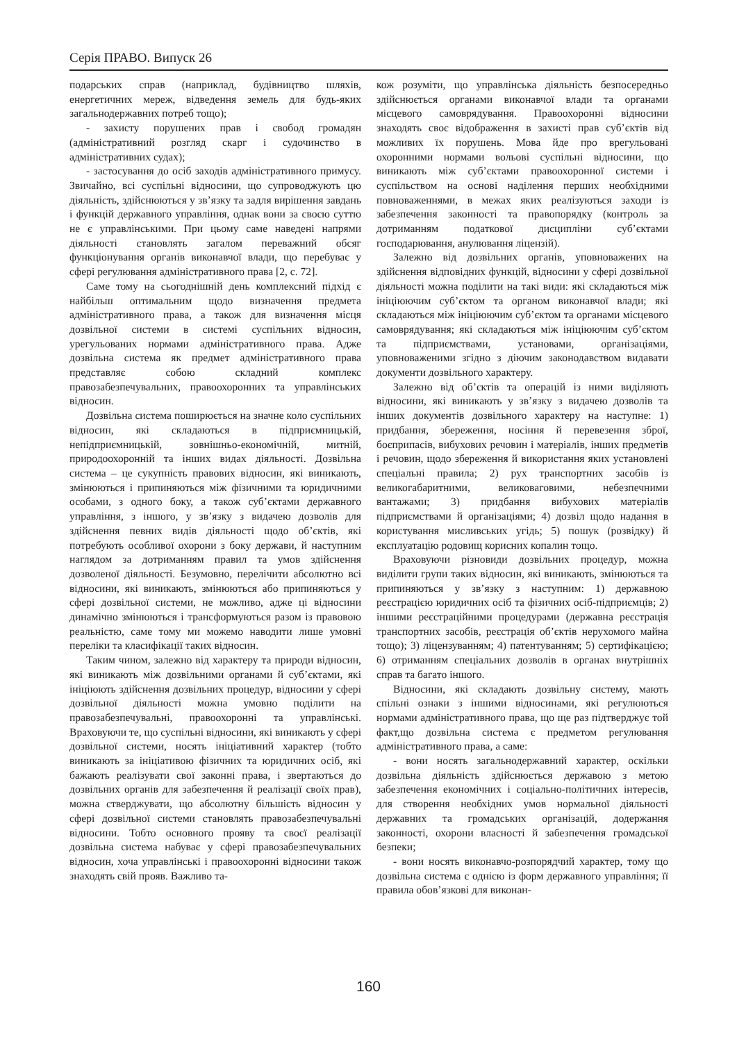Серія ПРАВО. Випуск 26
подарських справ (наприклад, будівництво шляхів, енергетичних мереж, відведення земель для будь-яких загальнодержавних потреб тощо);
- захисту порушених прав і свобод громадян (адміністративний розгляд скарг і судочинство в адміністративних судах);
- застосування до осіб заходів адміністративного примусу. Звичайно, всі суспільні відносини, що супроводжують цю діяльність, здійснюються у зв’язку та задля вирішення завдань і функцій державного управління, однак вони за своєю суттю не є управлінськими. При цьому саме наведені напрями діяльності становлять загалом переважний обсяг функціонування органів виконавчої влади, що перебуває у сфері регулювання адміністративного права [2, с. 72].
Саме тому на сьогоднішній день комплексний підхід є найбільш оптимальним щодо визначення предмета адміністративного права, а також для визначення місця дозвільної системи в системі суспільних відносин, урегульованих нормами адміністративного права. Адже дозвільна система як предмет адміністративного права представляє собою складний комплекс правозабезпечувальних, правоохоронних та управлінських відносин.
Дозвільна система поширюється на значне коло суспільних відносин, які складаються в підприємницькій, непідприємницькій, зовнішньо-економічній, митній, природоохоронній та інших видах діяльності. Дозвільна система – це сукупність правових відносин, які виникають, змінюються і припиняються між фізичними та юридичними особами, з одного боку, а також суб’єктами державного управління, з іншого, у зв’язку з видачею дозволів для здійснення певних видів діяльності щодо об’єктів, які потребують особливої охорони з боку держави, й наступним наглядом за дотриманням правил та умов здійснення дозволеної діяльності. Безумовно, перелічити абсолютно всі відносини, які виникають, змінюються або припиняються у сфері дозвільної системи, не можливо, адже ці відносини динамічно змінюються і трансформуються разом із правовою реальністю, саме тому ми можемо наводити лише умовні переліки та класифікації таких відносин.
Таким чином, залежно від характеру та природи відносин, які виникають між дозвільними органами й суб’єктами, які ініціюють здійснення дозвільних процедур, відносини у сфері дозвільної діяльності можна умовно поділити на правозабезпечувальні, правоохоронні та управлінські. Враховуючи те, що суспільні відносини, які виникають у сфері дозвільної системи, носять ініціативний характер (тобто виникають за ініціативою фізичних та юридичних осіб, які бажають реалізувати свої законні права, і звертаються до дозвільних органів для забезпечення й реалізації своїх прав), можна стверджувати, що абсолютну більшість відносин у сфері дозвільної системи становлять правозабезпечувальні відносини. Тобто основного прояву та своєї реалізації дозвільна система набуває у сфері правозабезпечувальних відносин, хоча управлінські і правоохоронні відносини також знаходять свій прояв. Важливо та-
кож розуміти, що управлінська діяльність безпосередньо здійснюється органами виконавчої влади та органами місцевого самоврядування. Правоохоронні відносини знаходять своє відображення в захисті прав суб’єктів від можливих їх порушень. Мова йде про врегульовані охоронними нормами вольові суспільні відносини, що виникають між суб’єктами правоохоронної системи і суспільством на основі наділення перших необхідними повноваженнями, в межах яких реалізуються заходи із забезпечення законності та правопорядку (контроль за дотриманням податкової дисципліни суб’єктами господарювання, анулювання ліцензій).
Залежно від дозвільних органів, уповноважених на здійснення відповідних функцій, відносини у сфері дозвільної діяльності можна поділити на такі види: які складаються між ініціюючим суб’єктом та органом виконавчої влади; які складаються між ініціюючим суб’єктом та органами місцевого самоврядування; які складаються між ініціюючим суб’єктом та підприємствами, установами, організаціями, уповноваженими згідно з діючим законодавством видавати документи дозвільного характеру.
Залежно від об’єктів та операцій із ними виділяють відносини, які виникають у зв’язку з видачею дозволів та інших документів дозвільного характеру на наступне: 1) придбання, збереження, носіння й перевезення зброї, боєприпасів, вибухових речовин і матеріалів, інших предметів і речовин, щодо збереження й використання яких установлені спеціальні правила; 2) рух транспортних засобів із великогабаритними, великоваговими, небезпечними вантажами; 3) придбання вибухових матеріалів підприємствами й організаціями; 4) дозвіл щодо надання в користування мисливських угідь; 5) пошук (розвідку) й експлуатацію родовищ корисних копалин тощо.
Враховуючи різновиди дозвільних процедур, можна виділити групи таких відносин, які виникають, змінюються та припиняються у зв’язку з наступним: 1) державною реєстрацією юридичних осіб та фізичних осіб-підприємців; 2) іншими реєстраційними процедурами (державна реєстрація транспортних засобів, реєстрація об’єктів нерухомого майна тощо); 3) ліцензуванням; 4) патентуванням; 5) сертифікацією; 6) отриманням спеціальних дозволів в органах внутрішніх справ та багато іншого.
Відносини, які складають дозвільну систему, мають спільні ознаки з іншими відносинами, які регулюються нормами адміністративного права, що ще раз підтверджує той факт,що дозвільна система є предметом регулювання адміністративного права, а саме:
- вони носять загальнодержавний характер, оскільки дозвільна діяльність здійснюється державою з метою забезпечення економічних і соціально-політичних інтересів, для створення необхідних умов нормальної діяльності державних та громадських організацій, додержання законності, охорони власності й забезпечення громадської безпеки;
- вони носять виконавчо-розпорядчий характер, тому що дозвільна система є однією із форм державного управління; її правила обов’язкові для виконан-
160